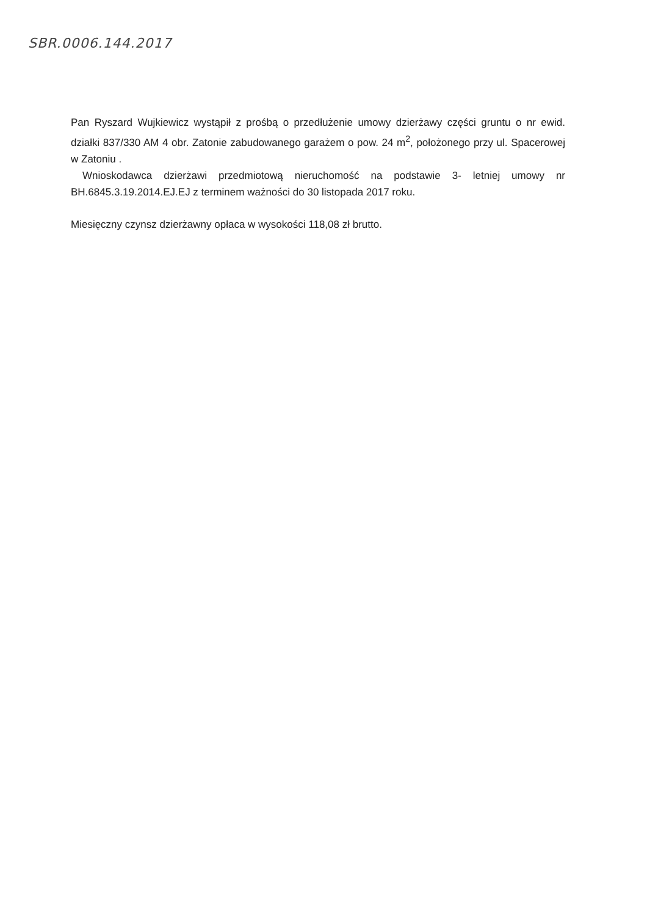SBR.0006.144.2017
Pan Ryszard Wujkiewicz wystąpił z prośbą o przedłużenie umowy dzierżawy części gruntu o nr ewid. działki 837/330 AM 4 obr. Zatonie zabudowanego garażem o pow. 24 m<sup>2</sup>, położonego przy ul. Spacerowej w Zatoniu .
Wnioskodawca dzierżawi przedmiotową nieruchomość na podstawie 3- letniej umowy nr BH.6845.3.19.2014.EJ.EJ z terminem ważności do 30 listopada 2017 roku.
Miesięczny czynsz dzierżawny opłaca w wysokości 118,08 zł brutto.